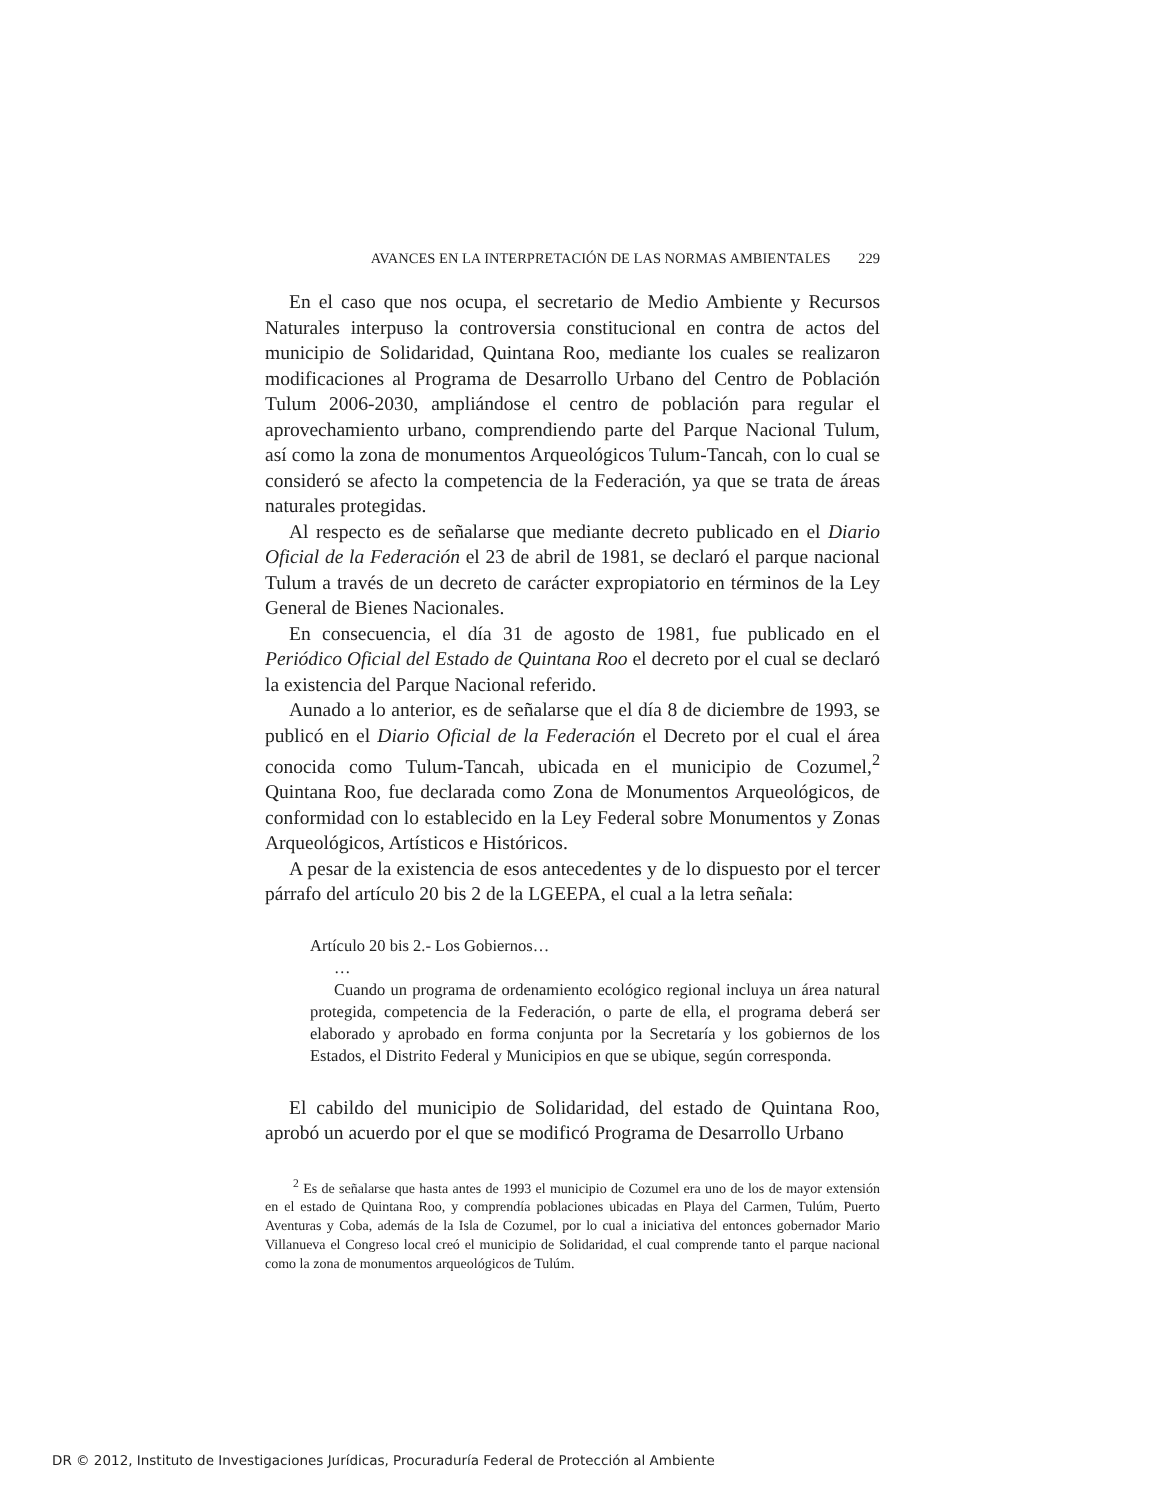AVANCES EN LA INTERPRETACIÓN DE LAS NORMAS AMBIENTALES 229
En el caso que nos ocupa, el secretario de Medio Ambiente y Recursos Naturales interpuso la controversia constitucional en contra de actos del municipio de Solidaridad, Quintana Roo, mediante los cuales se realizaron modificaciones al Programa de Desarrollo Urbano del Centro de Población Tulum 2006-2030, ampliándose el centro de población para regular el aprovechamiento urbano, comprendiendo parte del Parque Nacional Tulum, así como la zona de monumentos Arqueológicos Tulum-Tancah, con lo cual se consideró se afecto la competencia de la Federación, ya que se trata de áreas naturales protegidas.
Al respecto es de señalarse que mediante decreto publicado en el Diario Oficial de la Federación el 23 de abril de 1981, se declaró el parque nacional Tulum a través de un decreto de carácter expropiatorio en términos de la Ley General de Bienes Nacionales.
En consecuencia, el día 31 de agosto de 1981, fue publicado en el Periódico Oficial del Estado de Quintana Roo el decreto por el cual se declaró la existencia del Parque Nacional referido.
Aunado a lo anterior, es de señalarse que el día 8 de diciembre de 1993, se publicó en el Diario Oficial de la Federación el Decreto por el cual el área conocida como Tulum-Tancah, ubicada en el municipio de Cozumel,<sup>2</sup> Quintana Roo, fue declarada como Zona de Monumentos Arqueológicos, de conformidad con lo establecido en la Ley Federal sobre Monumentos y Zonas Arqueológicos, Artísticos e Históricos.
A pesar de la existencia de esos antecedentes y de lo dispuesto por el tercer párrafo del artículo 20 bis 2 de la LGEEPA, el cual a la letra señala:
Artículo 20 bis 2.- Los Gobiernos…
…
Cuando un programa de ordenamiento ecológico regional incluya un área natural protegida, competencia de la Federación, o parte de ella, el programa deberá ser elaborado y aprobado en forma conjunta por la Secretaría y los gobiernos de los Estados, el Distrito Federal y Municipios en que se ubique, según corresponda.
El cabildo del municipio de Solidaridad, del estado de Quintana Roo, aprobó un acuerdo por el que se modificó Programa de Desarrollo Urbano
<sup>2</sup> Es de señalarse que hasta antes de 1993 el municipio de Cozumel era uno de los de mayor extensión en el estado de Quintana Roo, y comprendía poblaciones ubicadas en Playa del Carmen, Tulúm, Puerto Aventuras y Coba, además de la Isla de Cozumel, por lo cual a iniciativa del entonces gobernador Mario Villanueva el Congreso local creó el municipio de Solidaridad, el cual comprende tanto el parque nacional como la zona de monumentos arqueológicos de Tulúm.
DR © 2012, Instituto de Investigaciones Jurídicas, Procuraduría Federal de Protección al Ambiente